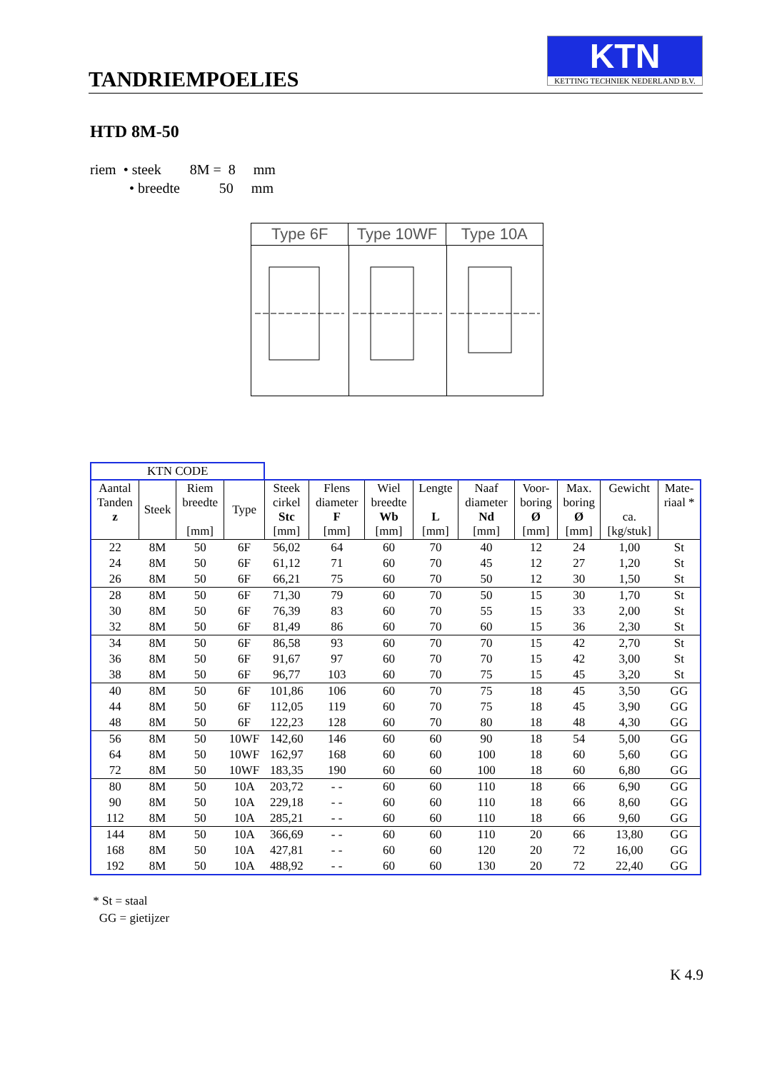TANDRIEMPOELIES
KTN
KETTING TECHNIEK NEDERLAND B.V.
HTD 8M-50
riem • steek 8M = 8 mm
• breedte 50 mm
Type 6F Type 10WF Type 10A
| KTN CODE | | | | | | | | | | | | |
| --- | --- | --- | --- | --- | --- | --- | --- | --- | --- | --- | --- | --- |
| Aantal Tanden z | Steek | Riem breedte [mm] | Type | Steek cirkel Stc [mm] | Flens diameter F [mm] | Wiel breedte Wb [mm] | Lengte L [mm] | Naaf diameter Nd [mm] | Voor- boring Ø [mm] | Max. boring Ø [mm] | Gewicht ca. [kg/stuk] | Mate- riaal * |
| 22 | 8M | 50 | 6F | 56,02 | 64 | 60 | 70 | 40 | 12 | 24 | 1,00 | St |
| 24 | 8M | 50 | 6F | 61,12 | 71 | 60 | 70 | 45 | 12 | 27 | 1,20 | St |
| 26 | 8M | 50 | 6F | 66,21 | 75 | 60 | 70 | 50 | 12 | 30 | 1,50 | St |
| 28 | 8M | 50 | 6F | 71,30 | 79 | 60 | 70 | 50 | 15 | 30 | 1,70 | St |
| 30 | 8M | 50 | 6F | 76,39 | 83 | 60 | 70 | 55 | 15 | 33 | 2,00 | St |
| 32 | 8M | 50 | 6F | 81,49 | 86 | 60 | 70 | 60 | 15 | 36 | 2,30 | St |
| 34 | 8M | 50 | 6F | 86,58 | 93 | 60 | 70 | 70 | 15 | 42 | 2,70 | St |
| 36 | 8M | 50 | 6F | 91,67 | 97 | 60 | 70 | 70 | 15 | 42 | 3,00 | St |
| 38 | 8M | 50 | 6F | 96,77 | 103 | 60 | 70 | 75 | 15 | 45 | 3,20 | St |
| 40 | 8M | 50 | 6F | 101,86 | 106 | 60 | 70 | 75 | 18 | 45 | 3,50 | GG |
| 44 | 8M | 50 | 6F | 112,05 | 119 | 60 | 70 | 75 | 18 | 45 | 3,90 | GG |
| 48 | 8M | 50 | 6F | 122,23 | 128 | 60 | 70 | 80 | 18 | 48 | 4,30 | GG |
| 56 | 8M | 50 | 10WF | 142,60 | 146 | 60 | 60 | 90 | 18 | 54 | 5,00 | GG |
| 64 | 8M | 50 | 10WF | 162,97 | 168 | 60 | 60 | 100 | 18 | 60 | 5,60 | GG |
| 72 | 8M | 50 | 10WF | 183,35 | 190 | 60 | 60 | 100 | 18 | 60 | 6,80 | GG |
| 80 | 8M | 50 | 10A | 203,72 | - - | 60 | 60 | 110 | 18 | 66 | 6,90 | GG |
| 90 | 8M | 50 | 10A | 229,18 | - - | 60 | 60 | 110 | 18 | 66 | 8,60 | GG |
| 112 | 8M | 50 | 10A | 285,21 | - - | 60 | 60 | 110 | 18 | 66 | 9,60 | GG |
| 144 | 8M | 50 | 10A | 366,69 | - - | 60 | 60 | 110 | 20 | 66 | 13,80 | GG |
| 168 | 8M | 50 | 10A | 427,81 | - - | 60 | 60 | 120 | 20 | 72 | 16,00 | GG |
| 192 | 8M | 50 | 10A | 488,92 | - - | 60 | 60 | 130 | 20 | 72 | 22,40 | GG |
* St = staal
GG = gietijzer
K 4.9